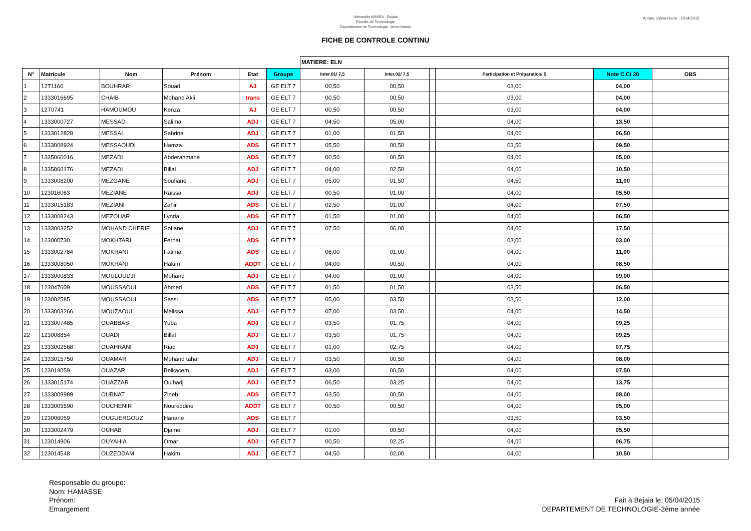Université A/MIRA - Béjaia
Faculté de Technologie
Département de Technologie- 2ème Année
Année universitaire : 2014/2015
FICHE DE CONTROLE CONTINU
| | | | | | | MATIERE: ELN | | | | | |
| N° | Matricule | Nom | Prénom | Etat | Groupe | Inter.01/ 7,5 | Inter.02/ 7,5 | | Participation et Préparation/ 5 | Note C.C/ 20 | OBS |
| 1 | 12T1160 | BOUHRAR | Souad | AJ | GE ELT 7 | 00,50 | 00,50 | | 03,00 | 04,00 | |
| 2 | 1333016695 | CHAIB | Mohand Akli | trans | GE ELT 7 | 00,50 | 00,50 | | 03,00 | 04,00 | |
| 3 | 12T0741 | HAMOUMOU | Kenza | AJ | GE ELT 7 | 00,50 | 00,50 | | 03,00 | 04,00 | |
| 4 | 1333000727 | MESSAD | Salima | ADJ | GE ELT 7 | 04,50 | 05,00 | | 04,00 | 13,50 | |
| 5 | 1333012828 | MESSAL | Sabrina | ADJ | GE ELT 7 | 01,00 | 01,50 | | 04,00 | 06,50 | |
| 6 | 1333008924 | MESSAOUDI | Hamza | ADS | GE ELT 7 | 05,50 | 00,50 | | 03,50 | 09,50 | |
| 7 | 1335060016 | MEZADI | Abderahmane | ADS | GE ELT 7 | 00,50 | 00,50 | | 04,00 | 05,00 | |
| 8 | 1335060176 | MEZADI | Billal | ADJ | GE ELT 7 | 04,00 | 02,50 | | 04,00 | 10,50 | |
| 9 | 1333008200 | MEZGANE | Soufiane | ADJ | GE ELT 7 | 05,00 | 01,50 | | 04,50 | 11,00 | |
| 10 | 123016063 | MEZIANE | Raissa | ADJ | GE ELT 7 | 00,50 | 01,00 | | 04,00 | 05,50 | |
| 11 | 1333015183 | MEZIANI | Zahir | ADS | GE ELT 7 | 02,50 | 01,00 | | 04,00 | 07,50 | |
| 12 | 1333008243 | MEZOUAR | Lynda | ADS | GE ELT 7 | 01,50 | 01,00 | | 04,00 | 06,50 | |
| 13 | 1333003252 | MOHAND CHERIF | Sofiane | ADJ | GE ELT 7 | 07,50 | 06,00 | | 04,00 | 17,50 | |
| 14 | 123000730 | MOKHTARI | Ferhat | ADS | GE ELT 7 | | | | 03,00 | 03,00 | |
| 15 | 1333002784 | MOKRANI | Fatima | ADS | GE ELT 7 | 06,00 | 01,00 | | 04,00 | 11,00 | |
| 16 | 1333008050 | MOKRANI | Hakim | ADDT | GE ELT 7 | 04,00 | 00,50 | | 04,00 | 08,50 | |
| 17 | 1333000833 | MOULOUDJI | Mohand | ADJ | GE ELT 7 | 04,00 | 01,00 | | 04,00 | 09,00 | |
| 18 | 123047609 | MOUSSAOUI | Ahmed | ADS | GE ELT 7 | 01,50 | 01,50 | | 03,50 | 06,50 | |
| 19 | 123002585 | MOUSSAOUI | Sassi | ADS | GE ELT 7 | 05,00 | 03,50 | | 03,50 | 12,00 | |
| 20 | 1333003266 | MOUZAOUI | Melissa | ADJ | GE ELT 7 | 07,00 | 03,50 | | 04,00 | 14,50 | |
| 21 | 1333007485 | OUABBAS | Yuba | ADJ | GE ELT 7 | 03,50 | 01,75 | | 04,00 | 09,25 | |
| 22 | 123008854 | OUADI | Billal | ADJ | GE ELT 7 | 03,50 | 01,75 | | 04,00 | 09,25 | |
| 23 | 1333002568 | OUAHRANI | Riad | ADJ | GE ELT 7 | 01,00 | 02,75 | | 04,00 | 07,75 | |
| 24 | 1333015750 | OUAMAR | Mohand tahar | ADJ | GE ELT 7 | 03,50 | 00,50 | | 04,00 | 08,00 | |
| 25 | 123019059 | OUAZAR | Belkacem | ADJ | GE ELT 7 | 03,00 | 00,50 | | 04,00 | 07,50 | |
| 26 | 1333015174 | OUAZZAR | Oulhadj | ADJ | GE ELT 7 | 06,50 | 03,25 | | 04,00 | 13,75 | |
| 27 | 1333009989 | OUBNAT | Zineb | ADS | GE ELT 7 | 03,50 | 00,50 | | 04,00 | 08,00 | |
| 28 | 1333005590 | OUCHENIR | Noureddine | ADDT | GE ELT 7 | 00,50 | 00,50 | | 04,00 | 05,00 | |
| 29 | 123006059 | OUGUERGOUZ | Hanane | ADS | GE ELT 7 | | | | 03,50 | 03,50 | |
| 30 | 1333002479 | OUHAB | Djamel | ADJ | GE ELT 7 | 01,00 | 00,50 | | 04,00 | 05,50 | |
| 31 | 123014906 | OUYAHIA | Omar | ADJ | GE ELT 7 | 00,50 | 02,25 | | 04,00 | 06,75 | |
| 32 | 123014548 | OUZEDDAM | Hakim | ADJ | GE ELT 7 | 04,50 | 02,00 | | 04,00 | 10,50 | |
Responsable du groupe:
Nom: HAMASSE
Prénom:
Emargement
Fait à Bejaia le: 05/04/2015
DEPARTEMENT DE TECHNOLOGIE-2ème année